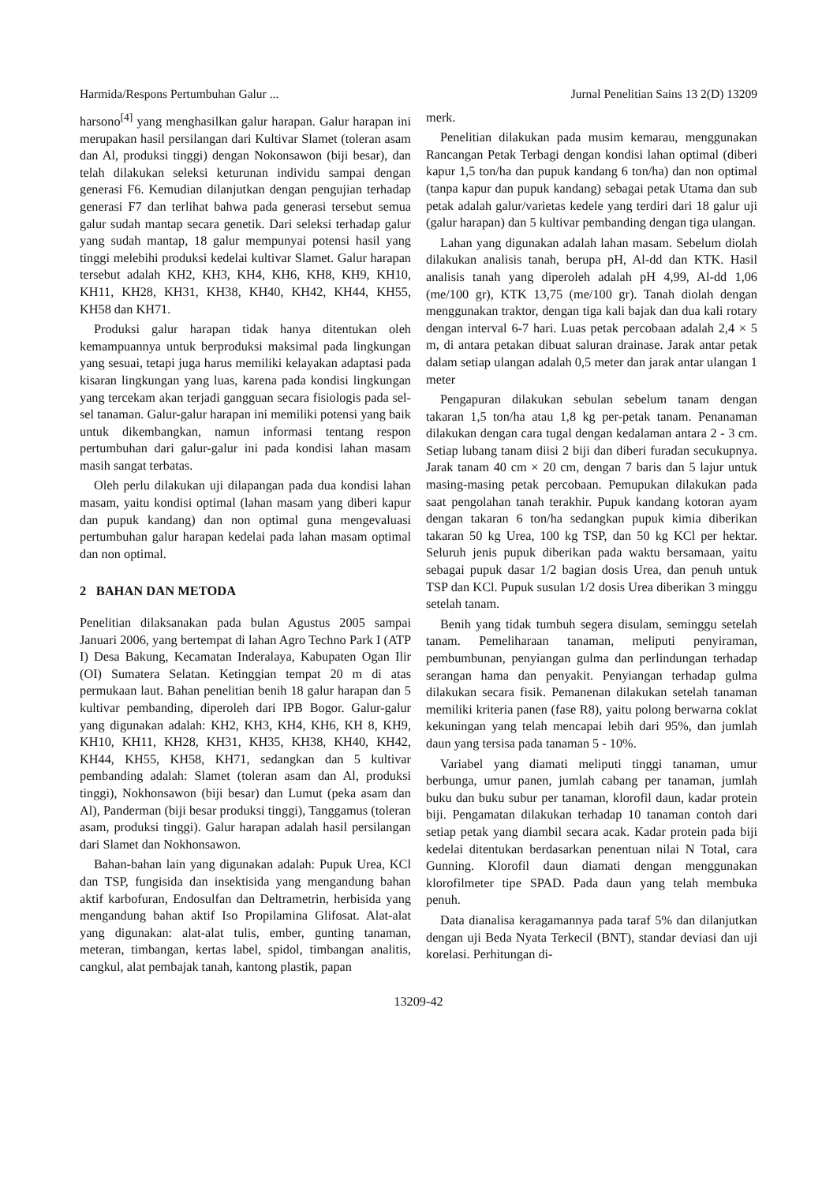Harmida/Respons Pertumbuhan Galur ... Jurnal Penelitian Sains 13 2(D) 13209
harsono<sup>[4]</sup> yang menghasilkan galur harapan. Galur harapan ini merupakan hasil persilangan dari Kultivar Slamet (toleran asam dan Al, produksi tinggi) dengan Nokonsawon (biji besar), dan telah dilakukan seleksi keturunan individu sampai dengan generasi F6. Kemudian dilanjutkan dengan pengujian terhadap generasi F7 dan terlihat bahwa pada generasi tersebut semua galur sudah mantap secara genetik. Dari seleksi terhadap galur yang sudah mantap, 18 galur mempunyai potensi hasil yang tinggi melebihi produksi kedelai kultivar Slamet. Galur harapan tersebut adalah KH2, KH3, KH4, KH6, KH8, KH9, KH10, KH11, KH28, KH31, KH38, KH40, KH42, KH44, KH55, KH58 dan KH71.
Produksi galur harapan tidak hanya ditentukan oleh kemampuannya untuk berproduksi maksimal pada lingkungan yang sesuai, tetapi juga harus memiliki kelayakan adaptasi pada kisaran lingkungan yang luas, karena pada kondisi lingkungan yang tercekam akan terjadi gangguan secara fisiologis pada sel-sel tanaman. Galur-galur harapan ini memiliki potensi yang baik untuk dikembangkan, namun informasi tentang respon pertumbuhan dari galur-galur ini pada kondisi lahan masam masih sangat terbatas.
Oleh perlu dilakukan uji dilapangan pada dua kondisi lahan masam, yaitu kondisi optimal (lahan masam yang diberi kapur dan pupuk kandang) dan non optimal guna mengevaluasi pertumbuhan galur harapan kedelai pada lahan masam optimal dan non optimal.
2 BAHAN DAN METODA
Penelitian dilaksanakan pada bulan Agustus 2005 sampai Januari 2006, yang bertempat di lahan Agro Techno Park I (ATP I) Desa Bakung, Kecamatan Inderalaya, Kabupaten Ogan Ilir (OI) Sumatera Selatan. Ketinggian tempat 20 m di atas permukaan laut. Bahan penelitian benih 18 galur harapan dan 5 kultivar pembanding, diperoleh dari IPB Bogor. Galur-galur yang digunakan adalah: KH2, KH3, KH4, KH6, KH 8, KH9, KH10, KH11, KH28, KH31, KH35, KH38, KH40, KH42, KH44, KH55, KH58, KH71, sedangkan dan 5 kultivar pembanding adalah: Slamet (toleran asam dan Al, produksi tinggi), Nokhonsawon (biji besar) dan Lumut (peka asam dan Al), Panderman (biji besar produksi tinggi), Tanggamus (toleran asam, produksi tinggi). Galur harapan adalah hasil persilangan dari Slamet dan Nokhonsawon.
Bahan-bahan lain yang digunakan adalah: Pupuk Urea, KCl dan TSP, fungisida dan insektisida yang mengandung bahan aktif karbofuran, Endosulfan dan Deltrametrin, herbisida yang mengandung bahan aktif Iso Propilamina Glifosat. Alat-alat yang digunakan: alat-alat tulis, ember, gunting tanaman, meteran, timbangan, kertas label, spidol, timbangan analitis, cangkul, alat pembajak tanah, kantong plastik, papan
merk.
Penelitian dilakukan pada musim kemarau, menggunakan Rancangan Petak Terbagi dengan kondisi lahan optimal (diberi kapur 1,5 ton/ha dan pupuk kandang 6 ton/ha) dan non optimal (tanpa kapur dan pupuk kandang) sebagai petak Utama dan sub petak adalah galur/varietas kedele yang terdiri dari 18 galur uji (galur harapan) dan 5 kultivar pembanding dengan tiga ulangan.
Lahan yang digunakan adalah lahan masam. Sebelum diolah dilakukan analisis tanah, berupa pH, Al-dd dan KTK. Hasil analisis tanah yang diperoleh adalah pH 4,99, Al-dd 1,06 (me/100 gr), KTK 13,75 (me/100 gr). Tanah diolah dengan menggunakan traktor, dengan tiga kali bajak dan dua kali rotary dengan interval 6-7 hari. Luas petak percobaan adalah 2,4 × 5 m, di antara petakan dibuat saluran drainase. Jarak antar petak dalam setiap ulangan adalah 0,5 meter dan jarak antar ulangan 1 meter
Pengapuran dilakukan sebulan sebelum tanam dengan takaran 1,5 ton/ha atau 1,8 kg per-petak tanam. Penanaman dilakukan dengan cara tugal dengan kedalaman antara 2 - 3 cm. Setiap lubang tanam diisi 2 biji dan diberi furadan secukupnya. Jarak tanam 40 cm × 20 cm, dengan 7 baris dan 5 lajur untuk masing-masing petak percobaan. Pemupukan dilakukan pada saat pengolahan tanah terakhir. Pupuk kandang kotoran ayam dengan takaran 6 ton/ha sedangkan pupuk kimia diberikan takaran 50 kg Urea, 100 kg TSP, dan 50 kg KCl per hektar. Seluruh jenis pupuk diberikan pada waktu bersamaan, yaitu sebagai pupuk dasar 1/2 bagian dosis Urea, dan penuh untuk TSP dan KCl. Pupuk susulan 1/2 dosis Urea diberikan 3 minggu setelah tanam.
Benih yang tidak tumbuh segera disulam, seminggu setelah tanam. Pemeliharaan tanaman, meliputi penyiraman, pembumbunan, penyiangan gulma dan perlindungan terhadap serangan hama dan penyakit. Penyiangan terhadap gulma dilakukan secara fisik. Pemanenan dilakukan setelah tanaman memiliki kriteria panen (fase R8), yaitu polong berwarna coklat kekuningan yang telah mencapai lebih dari 95%, dan jumlah daun yang tersisa pada tanaman 5 - 10%.
Variabel yang diamati meliputi tinggi tanaman, umur berbunga, umur panen, jumlah cabang per tanaman, jumlah buku dan buku subur per tanaman, klorofil daun, kadar protein biji. Pengamatan dilakukan terhadap 10 tanaman contoh dari setiap petak yang diambil secara acak. Kadar protein pada biji kedelai ditentukan berdasarkan penentuan nilai N Total, cara Gunning. Klorofil daun diamati dengan menggunakan klorofilmeter tipe SPAD. Pada daun yang telah membuka penuh.
Data dianalisa keragamannya pada taraf 5% dan dilanjutkan dengan uji Beda Nyata Terkecil (BNT), standar deviasi dan uji korelasi. Perhitungan di-
13209-42